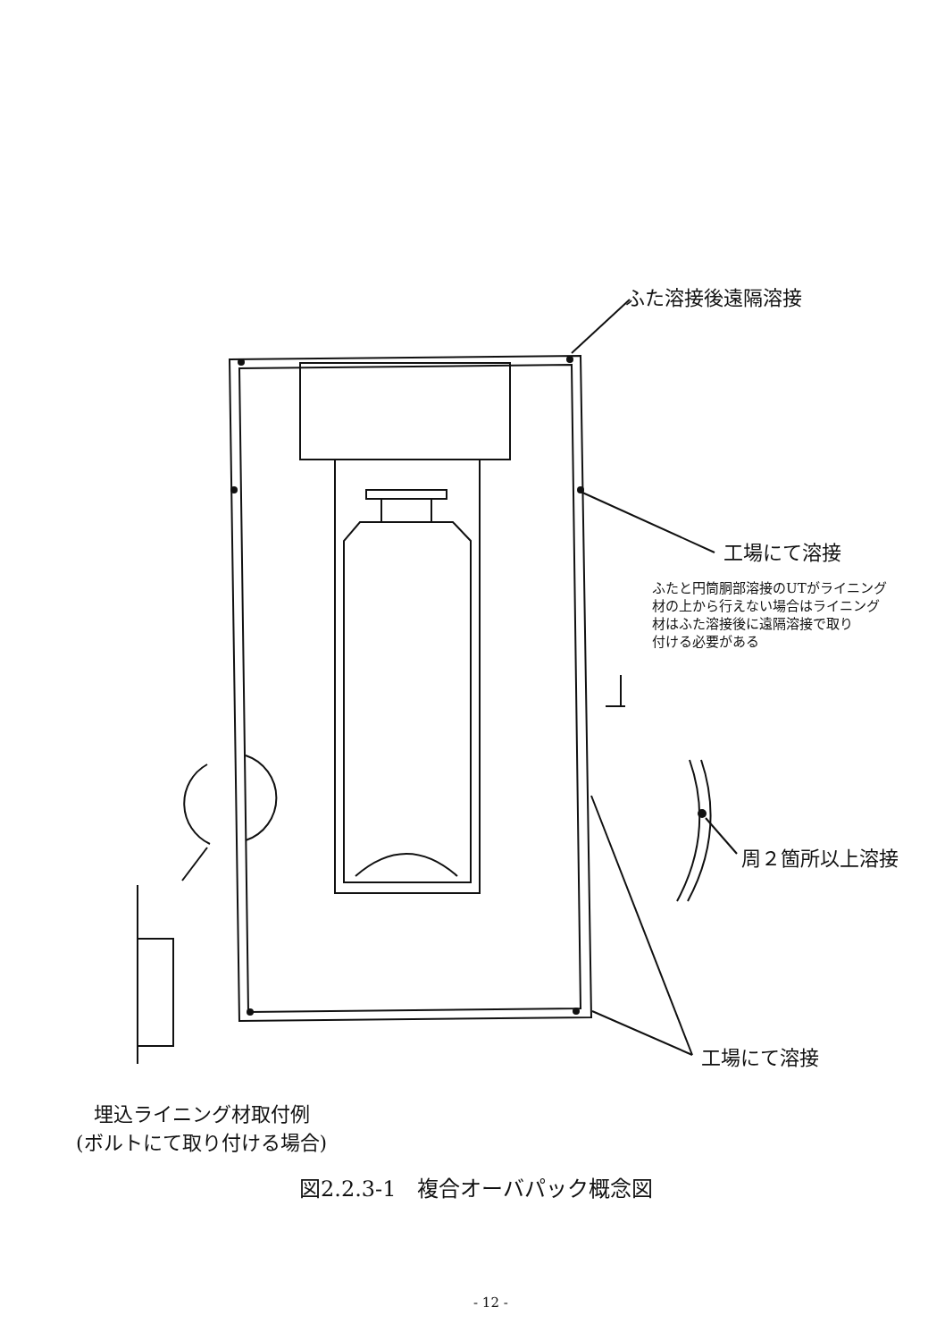ふた溶接後遠隔溶接
工場にて溶接
ふたと円筒胴部溶接のUTがライニング
材の上から行えない場合はライニング
材はふた溶接後に遠隔溶接で取り
付ける必要がある
周２箇所以上溶接
工場にて溶接
埋込ライニング材取付例
(ボルトにて取り付ける場合)
図2.2.3-1　複合オーバパック概念図
- 12 -